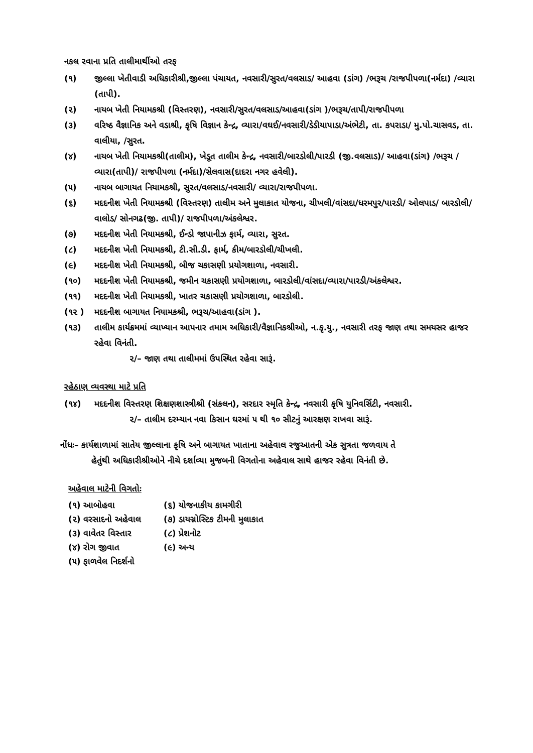નકલ રવાના પ્રતિ તાલીમાર્થીઓ તરફ
(૧) જીલ્લા ખેતીવાડી અધિકારીશ્રી,જીલ્લા પંચાયત, નવસારી/સુરત/વલસાડ/ આહવા (ડાંગ) /ભરૂચ /રાજપીપળા(નર્મદા) /વ્યારા (તાપી).
(૨) નાયબ ખેતી નિયામકશ્રી (વિસ્તરણ), નવસારી/સુરત/વલસાડ/આહવા(ડાંગ )/ભરૂચ/તાપી/રાજપીપળા
(૩) વરિષ્ઠ વૈજ્ઞાનિક અને વડાશ્રી, કૃષિ વિજ્ઞાન કેન્દ્ર, વ્યારા/વઘઈ/નવસારી/ડેડીયાપાડા/અંભેટી, તા. કપરાડા/ મુ.પો.ચાસવડ, તા. વાલીયા, /સુરત.
(૪) નાયબ ખેતી નિયામકશ્રી(તાલીમ), ખેડૂત તાલીમ કેન્દ્ર, નવસારી/બારડોલી/પારડી (જી.વલસાડ)/ આહવા(ડાંગ) /ભરૂચ / વ્યારા(તાપી)/ રાજપીપળા (નર્મદા)/સેલવાસ(દાદરા નગર હવેલી).
(૫) નાયબ બાગાયત નિયામકશ્રી, સુરત/વલસાડ/નવસારી/ વ્યારા/રાજપીપળા.
(૬) મદદનીશ ખેતી નિયામકશ્રી (વિસ્તરણ) તાલીમ અને મુલાકાત યોજના, ચીખલી/વાંસદા/ધરમપુર/પારડી/ ઓલપાડ/ બારડોલી/વાલોડ/ સોનગઢ(જી. તાપી)/ રાજપીપળા/અંકલેશ્વર.
(૭) મદદનીશ ખેતી નિયામકશ્રી, ઈન્ડો જાપાનીઝ ફાર્મ, વ્યારા, સુરત.
(૮) મદદનીશ ખેતી નિયામકશ્રી, ટી.સી.ડી. ફાર્મ, કીમ/બારડોલી/ચીખલી.
(૯) મદદનીશ ખેતી નિયામકશ્રી, બીજ ચકાસણી પ્રયોગશાળા, નવસારી.
(૧૦) મદદનીશ ખેતી નિયામકશ્રી, જમીન ચકાસણી પ્રયોગશાળા, બારડોલી/વાંસદા/વ્યારા/પારડી/અંકલેશ્વર.
(૧૧) મદદનીશ ખેતી નિયામકશ્રી, ખાતર ચકાસણી પ્રયોગશાળા, બારડોલી.
(૧૨ ) મદદનીશ બાગાયત નિયામકશ્રી, ભરૂચ/આહવા(ડાંગ ).
(૧૩) તાલીમ કાર્યક્રમમાં વ્યાખ્યાન આપનાર તમામ અધિકારી/વૈજ્ઞાનિકશ્રીઓ, ન.કૃ.યુ., નવસારી તરફ જાણ તથા સમયસર હાજર રહેવા વિનંતી.
૨/– જાણ તથા તાલીમમાં ઉપસ્થિત રહેવા સારૂં.
રહેઠાણ વ્યવસ્થા માટે પ્રતિ
(૧૪) મદદનીશ વિસ્તરણ શિક્ષણશાસ્ત્રીશ્રી (સંકલન), સરદાર સ્મૃતિ કેન્દ્ર, નવસારી કૃષિ યુનિવર્સિટી, નવસારી.
૨/– તાલીમ દરમ્યાન નવા કિસાન ઘરમાં ૫ થી ૧૦ સીટનું આરક્ષણ રાખવા સારૂં.
નોંધઃ– કાર્યશાળામાં સાતેય જીલ્લાના કૃષિ અને બાગાયત ખાતાના અહેવાલ રજુઆતની એક સુત્રતા જળવાય તે
હેતુંથી અધિકારીશ્રીઓને નીચે દર્શાવ્યા મુજબની વિગતોના અહેવાલ સાથે હાજર રહેવા વિનંતી છે.
અહેવાલ માટેની વિગતોઃ
(૧) આબોહવા (૬) યોજનાકીય કામગીરી (૨) વરસાદનો અહેવાલ (૭) ડાયગ્નોસ્ટિક ટીમની મુલાકાત (૩) વાવેતર વિસ્તાર (૮) પ્રેશનોટ (૪) રોગ જીવાત (૯) અન્ય (૫) ફાળવેલ નિદર્શનો